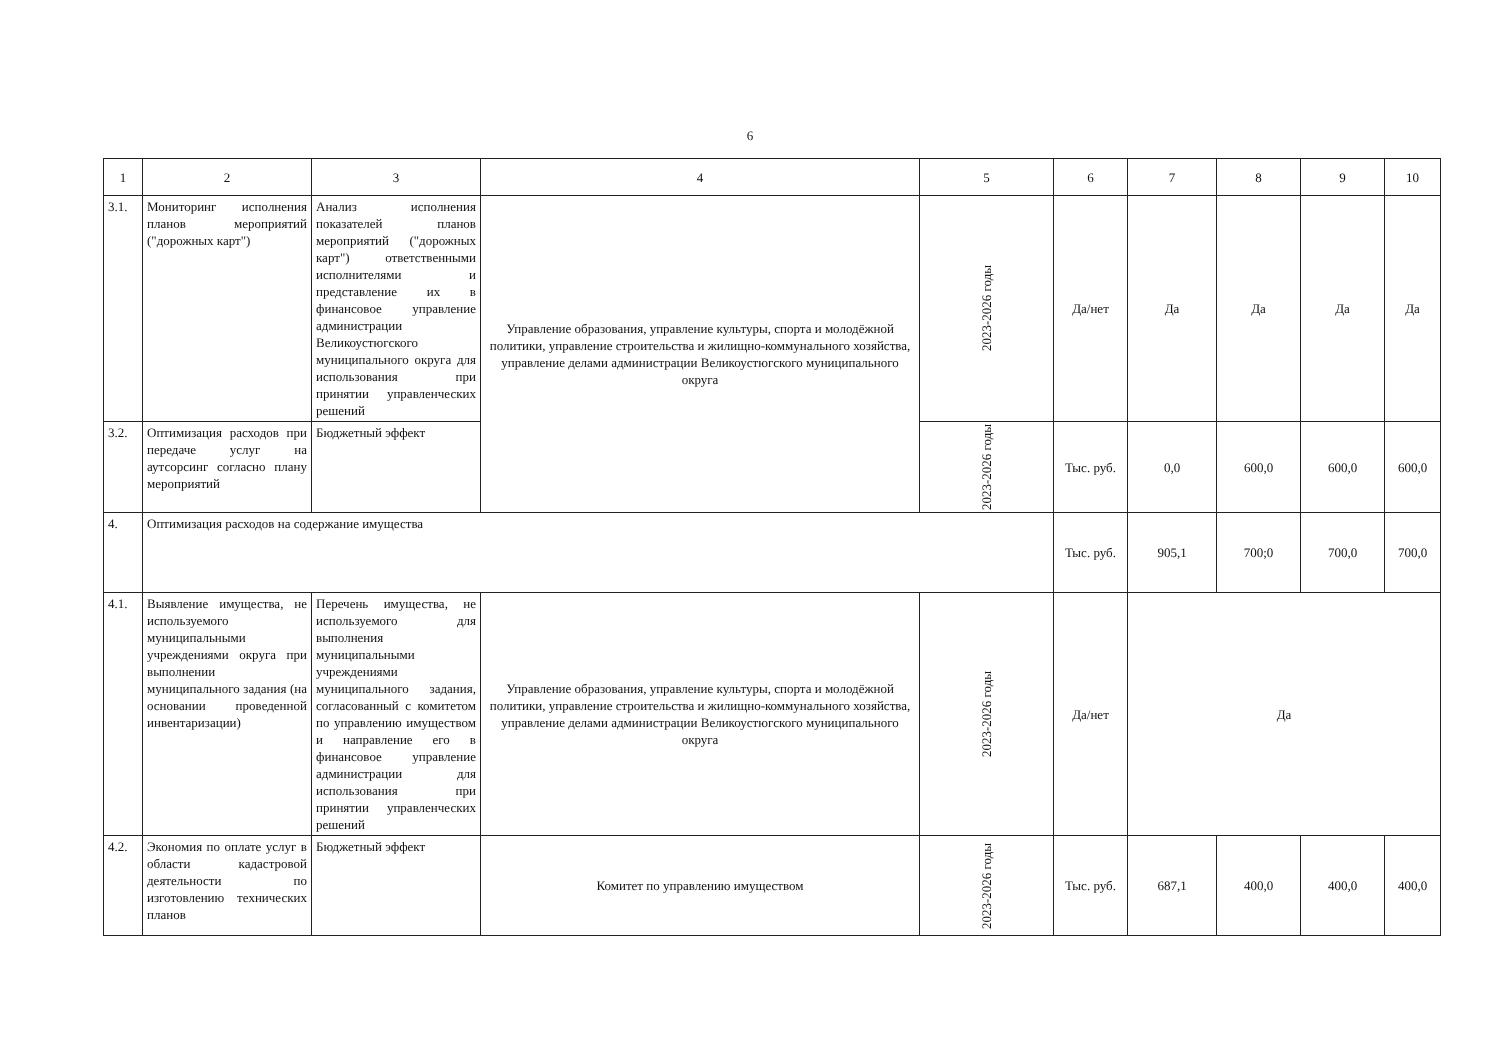6
| 1 | 2 | 3 | 4 | 5 | 6 | 7 | 8 | 9 | 10 |
| --- | --- | --- | --- | --- | --- | --- | --- | --- | --- |
| 3.1. | Мониторинг исполнения планов мероприятий ("дорожных карт") | Анализ исполнения показателей планов мероприятий ("дорожных карт") ответственными исполнителями и представление их в финансовое управление администрации Великоустюгского муниципального округа для использования при принятии управленческих решений | Управление образования, управление культуры, спорта и молодёжной политики, управление строительства и жилищно-коммунального хозяйства, управление делами администрации Великоустюгского муниципального округа | 2023-2026 годы | Да/нет | Да | Да | Да | Да |
| 3.2. | Оптимизация расходов при передаче услуг на аутсорсинг согласно плану мероприятий | Бюджетный эффект | | 2023-2026 годы | Тыс. руб. | 0,0 | 600,0 | 600,0 | 600,0 |
| 4. | Оптимизация расходов на содержание имущества | | | | Тыс. руб. | 905,1 | 700;0 | 700,0 | 700,0 |
| 4.1. | Выявление имущества, не используемого муниципальными учреждениями округа при выполнении муниципального задания (на основании проведенной инвентаризации) | Перечень имущества, не используемого для выполнения муниципальными учреждениями муниципального задания, согласованный с комитетом по управлению имуществом и направление его в финансовое управление администрации для использования при принятии управленческих решений | Управление образования, управление культуры, спорта и молодёжной политики, управление строительства и жилищно-коммунального хозяйства, управление делами администрации Великоустюгского муниципального округа | 2023-2026 годы | Да/нет | Да | | | |
| 4.2. | Экономия по оплате услуг в области кадастровой деятельности по изготовлению технических планов | Бюджетный эффект | Комитет по управлению имуществом | 2023-2026 годы | Тыс. руб. | 687,1 | 400,0 | 400,0 | 400,0 |